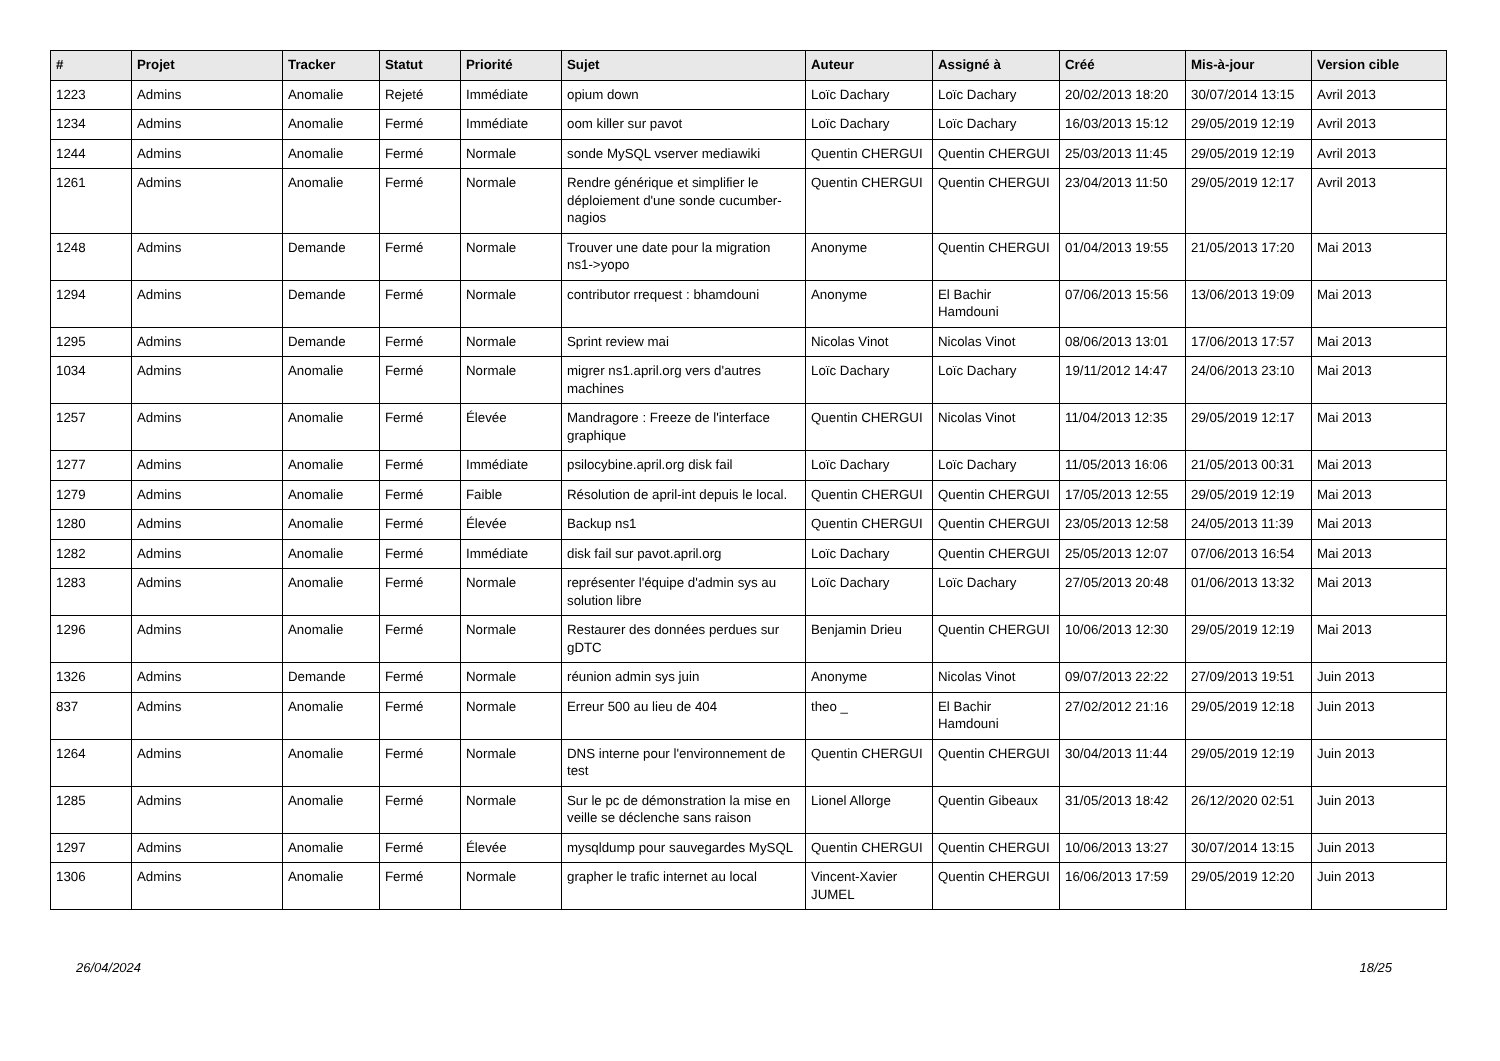| # | Projet | Tracker | Statut | Priorité | Sujet | Auteur | Assigné à | Créé | Mis-à-jour | Version cible |
| --- | --- | --- | --- | --- | --- | --- | --- | --- | --- | --- |
| 1223 | Admins | Anomalie | Rejeté | Immédiate | opium down | Loïc Dachary | Loïc Dachary | 20/02/2013 18:20 | 30/07/2014 13:15 | Avril 2013 |
| 1234 | Admins | Anomalie | Fermé | Immédiate | oom killer sur pavot | Loïc Dachary | Loïc Dachary | 16/03/2013 15:12 | 29/05/2019 12:19 | Avril 2013 |
| 1244 | Admins | Anomalie | Fermé | Normale | sonde MySQL vserver mediawiki | Quentin CHERGUI | Quentin CHERGUI | 25/03/2013 11:45 | 29/05/2019 12:19 | Avril 2013 |
| 1261 | Admins | Anomalie | Fermé | Normale | Rendre générique et simplifier le déploiement d'une sonde cucumber-nagios | Quentin CHERGUI | Quentin CHERGUI | 23/04/2013 11:50 | 29/05/2019 12:17 | Avril 2013 |
| 1248 | Admins | Demande | Fermé | Normale | Trouver une date pour la migration ns1->yopo | Anonyme | Quentin CHERGUI | 01/04/2013 19:55 | 21/05/2013 17:20 | Mai 2013 |
| 1294 | Admins | Demande | Fermé | Normale | contributor rrequest : bhamdouni | Anonyme | El Bachir Hamdouni | 07/06/2013 15:56 | 13/06/2013 19:09 | Mai 2013 |
| 1295 | Admins | Demande | Fermé | Normale | Sprint review mai | Nicolas Vinot | Nicolas Vinot | 08/06/2013 13:01 | 17/06/2013 17:57 | Mai 2013 |
| 1034 | Admins | Anomalie | Fermé | Normale | migrer ns1.april.org vers d'autres machines | Loïc Dachary | Loïc Dachary | 19/11/2012 14:47 | 24/06/2013 23:10 | Mai 2013 |
| 1257 | Admins | Anomalie | Fermé | Élevée | Mandragore : Freeze de l'interface graphique | Quentin CHERGUI | Nicolas Vinot | 11/04/2013 12:35 | 29/05/2019 12:17 | Mai 2013 |
| 1277 | Admins | Anomalie | Fermé | Immédiate | psilocybine.april.org disk fail | Loïc Dachary | Loïc Dachary | 11/05/2013 16:06 | 21/05/2013 00:31 | Mai 2013 |
| 1279 | Admins | Anomalie | Fermé | Faible | Résolution de april-int depuis le local. | Quentin CHERGUI | Quentin CHERGUI | 17/05/2013 12:55 | 29/05/2019 12:19 | Mai 2013 |
| 1280 | Admins | Anomalie | Fermé | Élevée | Backup ns1 | Quentin CHERGUI | Quentin CHERGUI | 23/05/2013 12:58 | 24/05/2013 11:39 | Mai 2013 |
| 1282 | Admins | Anomalie | Fermé | Immédiate | disk fail sur pavot.april.org | Loïc Dachary | Quentin CHERGUI | 25/05/2013 12:07 | 07/06/2013 16:54 | Mai 2013 |
| 1283 | Admins | Anomalie | Fermé | Normale | représenter l'équipe d'admin sys au solution libre | Loïc Dachary | Loïc Dachary | 27/05/2013 20:48 | 01/06/2013 13:32 | Mai 2013 |
| 1296 | Admins | Anomalie | Fermé | Normale | Restaurer des données perdues sur gDTC | Benjamin Drieu | Quentin CHERGUI | 10/06/2013 12:30 | 29/05/2019 12:19 | Mai 2013 |
| 1326 | Admins | Demande | Fermé | Normale | réunion admin sys juin | Anonyme | Nicolas Vinot | 09/07/2013 22:22 | 27/09/2013 19:51 | Juin 2013 |
| 837 | Admins | Anomalie | Fermé | Normale | Erreur 500 au lieu de 404 | theo _ | El Bachir Hamdouni | 27/02/2012 21:16 | 29/05/2019 12:18 | Juin 2013 |
| 1264 | Admins | Anomalie | Fermé | Normale | DNS interne pour l'environnement de test | Quentin CHERGUI | Quentin CHERGUI | 30/04/2013 11:44 | 29/05/2019 12:19 | Juin 2013 |
| 1285 | Admins | Anomalie | Fermé | Normale | Sur le pc de démonstration la mise en veille se déclenche sans raison | Lionel Allorge | Quentin Gibeaux | 31/05/2013 18:42 | 26/12/2020 02:51 | Juin 2013 |
| 1297 | Admins | Anomalie | Fermé | Élevée | mysqldump pour sauvegardes MySQL | Quentin CHERGUI | Quentin CHERGUI | 10/06/2013 13:27 | 30/07/2014 13:15 | Juin 2013 |
| 1306 | Admins | Anomalie | Fermé | Normale | grapher le trafic internet au local | Vincent-Xavier JUMEL | Quentin CHERGUI | 16/06/2013 17:59 | 29/05/2019 12:20 | Juin 2013 |
26/04/2024 18/25